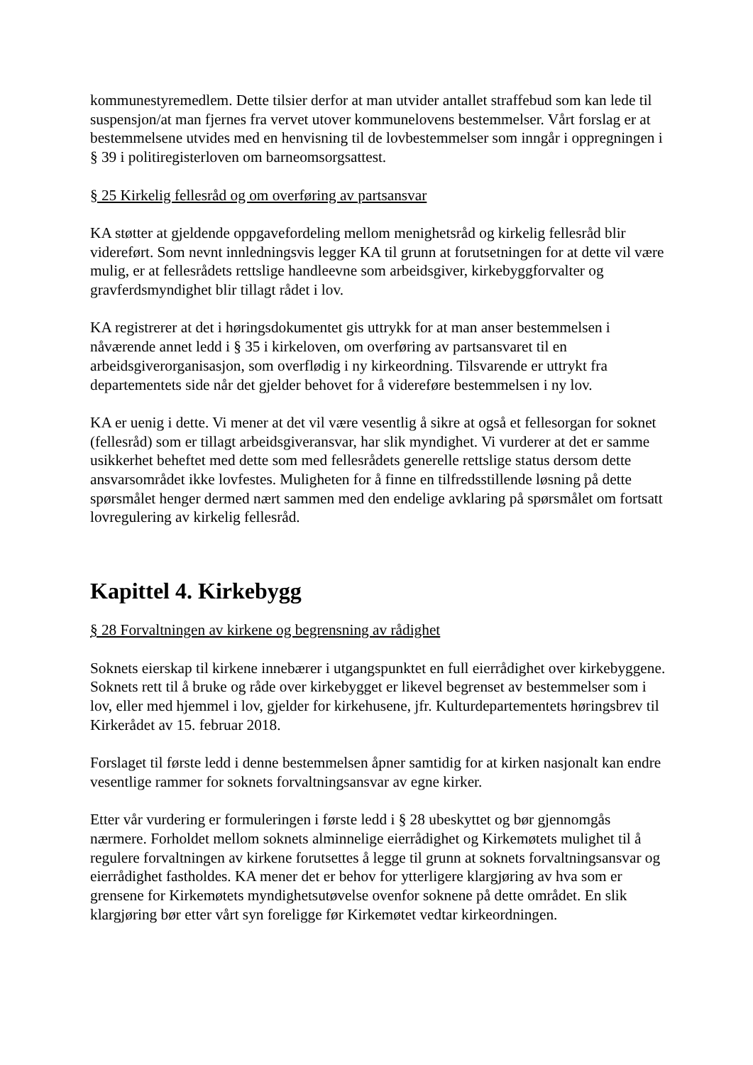kommunestyremedlem. Dette tilsier derfor at man utvider antallet straffebud som kan lede til suspensjon/at man fjernes fra vervet utover kommunelovens bestemmelser. Vårt forslag er at bestemmelsene utvides med en henvisning til de lovbestemmelser som inngår i oppregningen i § 39 i politiregisterloven om barneomsorgsattest.
§ 25 Kirkelig fellesråd og om overføring av partsansvar
KA støtter at gjeldende oppgavefordeling mellom menighetsråd og kirkelig fellesråd blir videreført. Som nevnt innledningsvis legger KA til grunn at forutsetningen for at dette vil være mulig, er at fellesrådets rettslige handleevne som arbeidsgiver, kirkebyggforvalter og gravferdsmyndighet blir tillagt rådet i lov.
KA registrerer at det i høringsdokumentet gis uttrykk for at man anser bestemmelsen i nåværende annet ledd i § 35 i kirkeloven, om overføring av partsansvaret til en arbeidsgiverorganisasjon, som overflødig i ny kirkeordning. Tilsvarende er uttrykt fra departementets side når det gjelder behovet for å videreføre bestemmelsen i ny lov.
KA er uenig i dette. Vi mener at det vil være vesentlig å sikre at også et fellesorgan for soknet (fellesråd) som er tillagt arbeidsgiveransvar, har slik myndighet. Vi vurderer at det er samme usikkerhet beheftet med dette som med fellesrådets generelle rettslige status dersom dette ansvarsområdet ikke lovfestes. Muligheten for å finne en tilfredsstillende løsning på dette spørsmålet henger dermed nært sammen med den endelige avklaring på spørsmålet om fortsatt lovregulering av kirkelig fellesråd.
Kapittel 4. Kirkebygg
§ 28 Forvaltningen av kirkene og begrensning av rådighet
Soknets eierskap til kirkene innebærer i utgangspunktet en full eierrådighet over kirkebyggene. Soknets rett til å bruke og råde over kirkebygget er likevel begrenset av bestemmelser som i lov, eller med hjemmel i lov, gjelder for kirkehusene, jfr. Kulturdepartementets høringsbrev til Kirkerådet av 15. februar 2018.
Forslaget til første ledd i denne bestemmelsen åpner samtidig for at kirken nasjonalt kan endre vesentlige rammer for soknets forvaltningsansvar av egne kirker.
Etter vår vurdering er formuleringen i første ledd i § 28 ubeskyttet og bør gjennomgås nærmere. Forholdet mellom soknets alminnelige eierrådighet og Kirkemøtets mulighet til å regulere forvaltningen av kirkene forutsettes å legge til grunn at soknets forvaltningsansvar og eierrådighet fastholdes. KA mener det er behov for ytterligere klargjøring av hva som er grensene for Kirkemøtets myndighetsutøvelse ovenfor soknene på dette området. En slik klargjøring bør etter vårt syn foreligge før Kirkemøtet vedtar kirkeordningen.